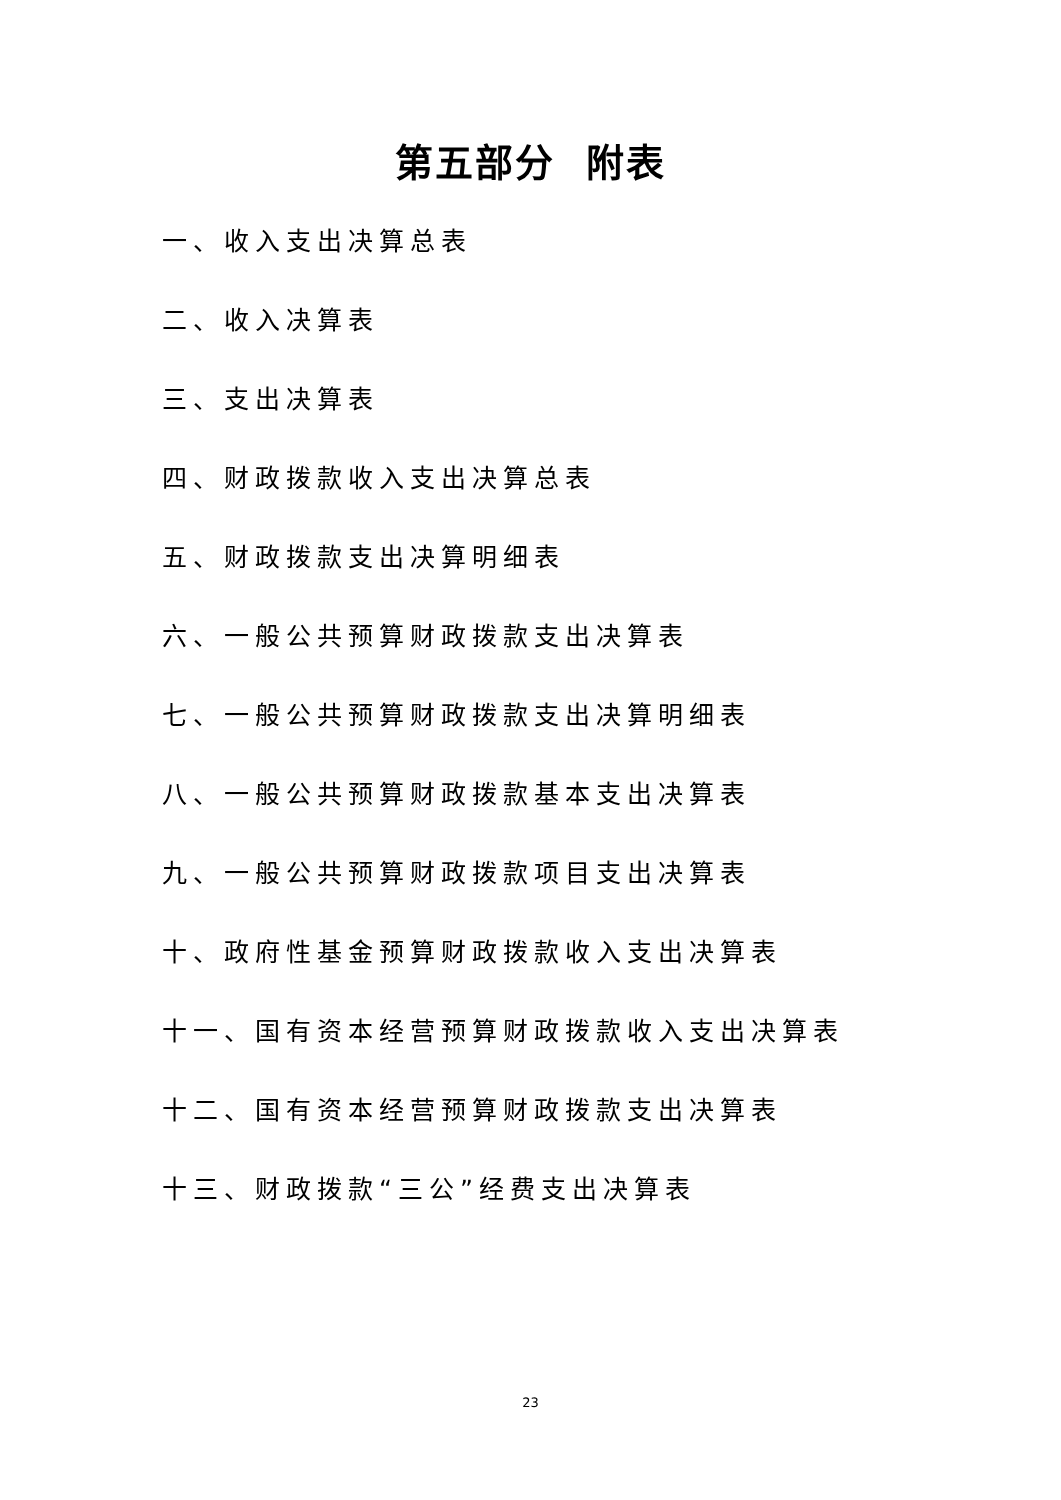第五部分 附表
一、收入支出决算总表
二、收入决算表
三、支出决算表
四、财政拨款收入支出决算总表
五、财政拨款支出决算明细表
六、一般公共预算财政拨款支出决算表
七、一般公共预算财政拨款支出决算明细表
八、一般公共预算财政拨款基本支出决算表
九、一般公共预算财政拨款项目支出决算表
十、政府性基金预算财政拨款收入支出决算表
十一、国有资本经营预算财政拨款收入支出决算表
十二、国有资本经营预算财政拨款支出决算表
十三、财政拨款“三公”经费支出决算表
23